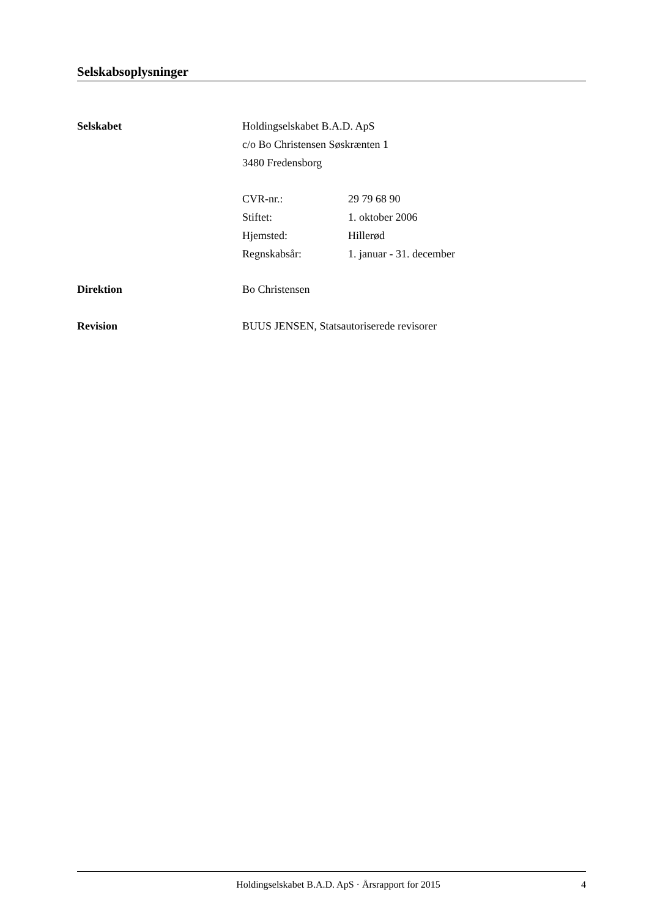Selskabsoplysninger
Selskabet Holdingselskabet B.A.D. ApS
c/o Bo Christensen Søskrænten 1
3480 Fredensborg
CVR-nr.: 29 79 68 90
Stiftet: 1. oktober 2006
Hjemsted: Hillerød
Regnskabsår: 1. januar - 31. december
Direktion Bo Christensen
Revision BUUS JENSEN, Statsautoriserede revisorer
Holdingselskabet B.A.D. ApS · Årsrapport for 2015
4